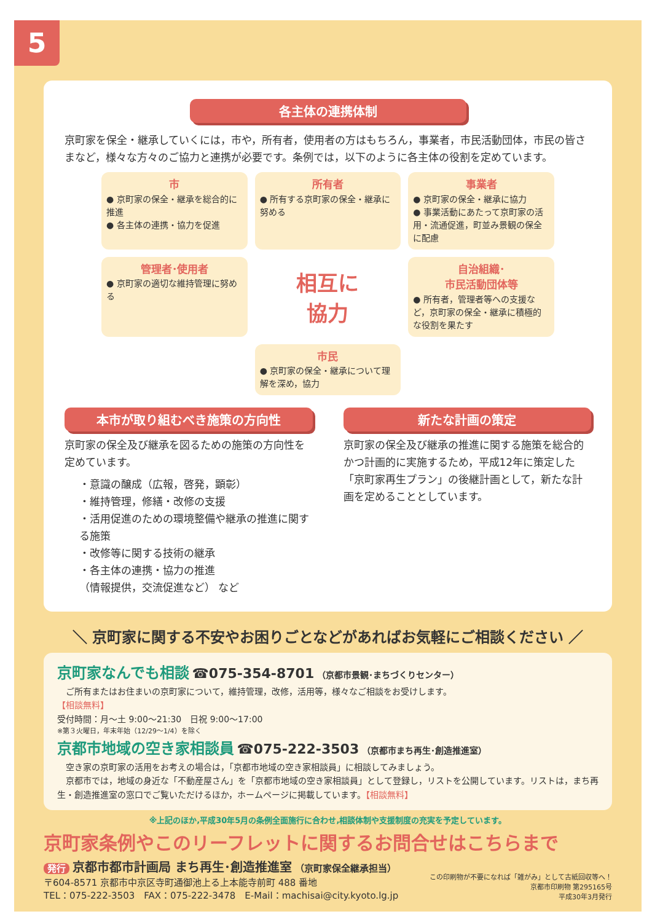5
各主体の連携体制
京町家を保全・継承していくには，市や，所有者，使用者の方はもちろん，事業者，市民活動団体，市民の皆さまなど，様々な方々のご協力と連携が必要です。条例では，以下のように各主体の役割を定めています。
市
● 京町家の保全・継承を総合的に推進
● 各主体の連携・協力を促進
所有者
● 所有する京町家の保全・継承に努める
事業者
● 京町家の保全・継承に協力
● 事業活動にあたって京町家の活用・流通促進，町並み景観の保全に配慮
管理者･使用者
● 京町家の適切な維持管理に努める
相互に
協力
自治組織･
市民活動団体等
● 所有者，管理者等への支援など，京町家の保全・継承に積極的な役割を果たす
市民
● 京町家の保全・継承について理解を深め，協力
本市が取り組むべき施策の方向性
京町家の保全及び継承を図るための施策の方向性を定めています。
・意識の醸成（広報，啓発，顕彰）
・維持管理，修繕・改修の支援
・活用促進のための環境整備や継承の推進に関する施策
・改修等に関する技術の継承
・各主体の連携・協力の推進
（情報提供，交流促進など） など
新たな計画の策定
京町家の保全及び継承の推進に関する施策を総合的かつ計画的に実施するため，平成12年に策定した「京町家再生プラン」の後継計画として，新たな計画を定めることとしています。
＼ 京町家に関する不安やお困りごとなどがあればお気軽にご相談ください ／
京町家なんでも相談 ☎075-354-8701 （京都市景観･まちづくりセンター）
　ご所有またはお住まいの京町家について，維持管理，改修，活用等，様々なご相談をお受けします。
【相談無料】
受付時間：月～土 9:00～21:30　日祝 9:00～17:00
※第３火曜日，年末年始（12/29～1/4）を除く
京都市地域の空き家相談員 ☎075-222-3503 （京都市まち再生･創造推進室）
　空き家の京町家の活用をお考えの場合は，「京都市地域の空き家相談員」に相談してみましょう。
　京都市では，地域の身近な「不動産屋さん」を「京都市地域の空き家相談員」として登録し，リストを公開しています。リストは，まち再生・創造推進室の窓口でご覧いただけるほか，ホームページに掲載しています。【相談無料】
※上記のほか,平成30年5月の条例全面施行に合わせ,相談体制や支援制度の充実を予定しています。
京町家条例やこのリーフレットに関するお問合せはこちらまで
発行 京都市都市計画局 まち再生･創造推進室 （京町家保全継承担当）
〒604-8571 京都市中京区寺町通御池上る上本能寺前町 488 番地
TEL：075-222-3503　FAX：075-222-3478　E-Mail：machisai@city.kyoto.lg.jp
この印刷物が不要になれば「雑がみ」として古紙回収等へ！
京都市印刷物 第295165号
平成30年3月発行